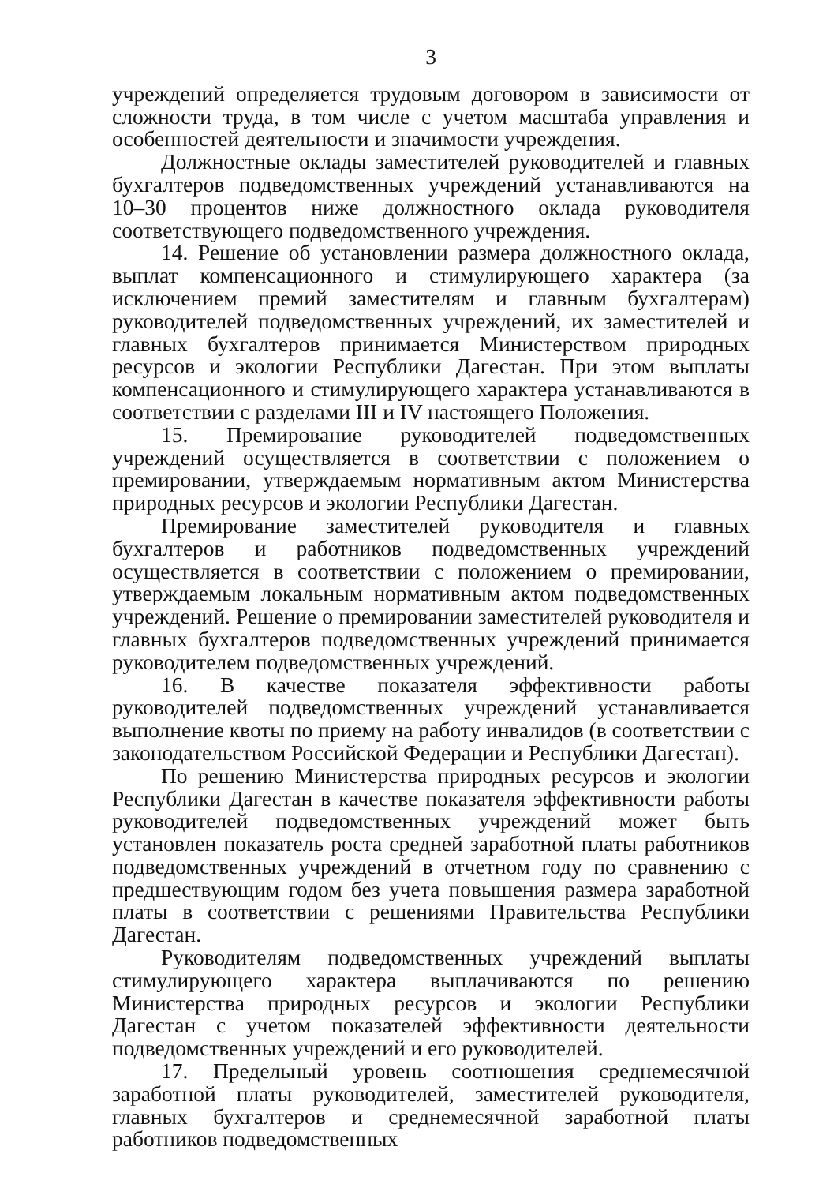3
учреждений определяется трудовым договором в зависимости от сложности труда, в том числе с учетом масштаба управления и особенностей деятельности и значимости учреждения.
Должностные оклады заместителей руководителей и главных бухгалтеров подведомственных учреждений устанавливаются на 10–30 процентов ниже должностного оклада руководителя соответствующего подведомственного учреждения.
14. Решение об установлении размера должностного оклада, выплат компенсационного и стимулирующего характера (за исключением премий заместителям и главным бухгалтерам) руководителей подведомственных учреждений, их заместителей и главных бухгалтеров принимается Министерством природных ресурсов и экологии Республики Дагестан. При этом выплаты компенсационного и стимулирующего характера устанавливаются в соответствии с разделами III и IV настоящего Положения.
15. Премирование руководителей подведомственных учреждений осуществляется в соответствии с положением о премировании, утверждаемым нормативным актом Министерства природных ресурсов и экологии Республики Дагестан.
Премирование заместителей руководителя и главных бухгалтеров и работников подведомственных учреждений осуществляется в соответствии с положением о премировании, утверждаемым локальным нормативным актом подведомственных учреждений. Решение о премировании заместителей руководителя и главных бухгалтеров подведомственных учреждений принимается руководителем подведомственных учреждений.
16. В качестве показателя эффективности работы руководителей подведомственных учреждений устанавливается выполнение квоты по приему на работу инвалидов (в соответствии с законодательством Российской Федерации и Республики Дагестан).
По решению Министерства природных ресурсов и экологии Республики Дагестан в качестве показателя эффективности работы руководителей подведомственных учреждений может быть установлен показатель роста средней заработной платы работников подведомственных учреждений в отчетном году по сравнению с предшествующим годом без учета повышения размера заработной платы в соответствии с решениями Правительства Республики Дагестан.
Руководителям подведомственных учреждений выплаты стимулирующего характера выплачиваются по решению Министерства природных ресурсов и экологии Республики Дагестан с учетом показателей эффективности деятельности подведомственных учреждений и его руководителей.
17. Предельный уровень соотношения среднемесячной заработной платы руководителей, заместителей руководителя, главных бухгалтеров и среднемесячной заработной платы работников подведомственных